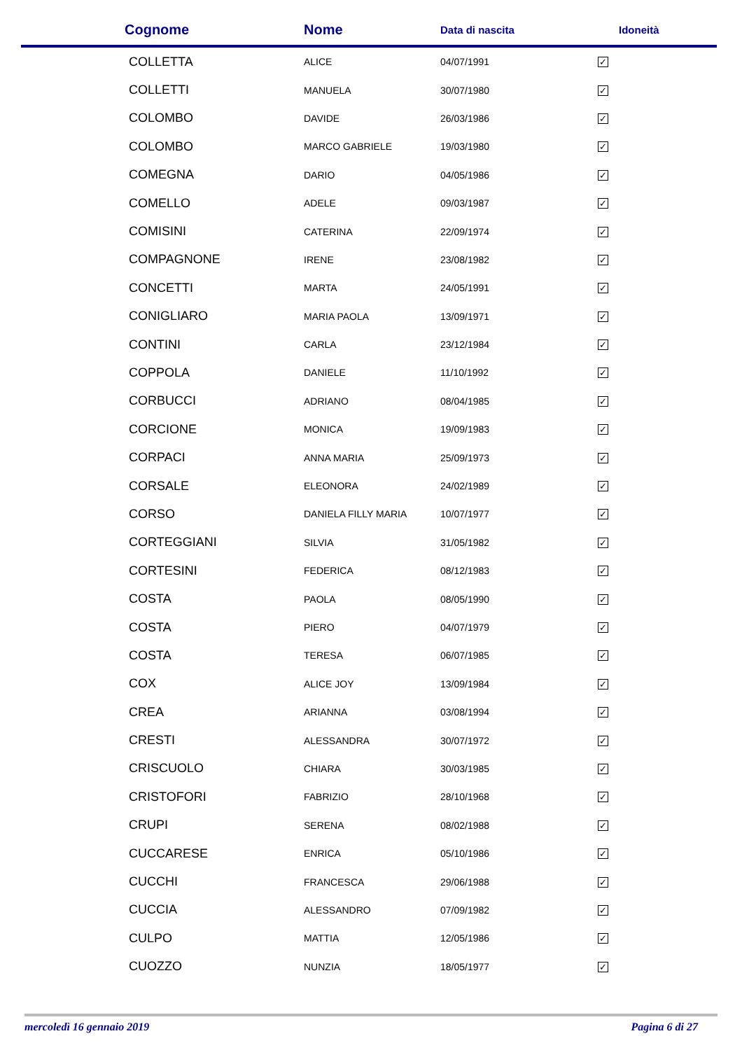| Cognome | Nome | Data di nascita | Idoneità |
| --- | --- | --- | --- |
| COLLETTA | ALICE | 04/07/1991 | ✓ |
| COLLETTI | MANUELA | 30/07/1980 | ✓ |
| COLOMBO | DAVIDE | 26/03/1986 | ✓ |
| COLOMBO | MARCO GABRIELE | 19/03/1980 | ✓ |
| COMEGNA | DARIO | 04/05/1986 | ✓ |
| COMELLO | ADELE | 09/03/1987 | ✓ |
| COMISINI | CATERINA | 22/09/1974 | ✓ |
| COMPAGNONE | IRENE | 23/08/1982 | ✓ |
| CONCETTI | MARTA | 24/05/1991 | ✓ |
| CONIGLIARO | MARIA PAOLA | 13/09/1971 | ✓ |
| CONTINI | CARLA | 23/12/1984 | ✓ |
| COPPOLA | DANIELE | 11/10/1992 | ✓ |
| CORBUCCI | ADRIANO | 08/04/1985 | ✓ |
| CORCIONE | MONICA | 19/09/1983 | ✓ |
| CORPACI | ANNA MARIA | 25/09/1973 | ✓ |
| CORSALE | ELEONORA | 24/02/1989 | ✓ |
| CORSO | DANIELA FILLY MARIA | 10/07/1977 | ✓ |
| CORTEGGIANI | SILVIA | 31/05/1982 | ✓ |
| CORTESINI | FEDERICA | 08/12/1983 | ✓ |
| COSTA | PAOLA | 08/05/1990 | ✓ |
| COSTA | PIERO | 04/07/1979 | ✓ |
| COSTA | TERESA | 06/07/1985 | ✓ |
| COX | ALICE JOY | 13/09/1984 | ✓ |
| CREA | ARIANNA | 03/08/1994 | ✓ |
| CRESTI | ALESSANDRA | 30/07/1972 | ✓ |
| CRISCUOLO | CHIARA | 30/03/1985 | ✓ |
| CRISTOFORI | FABRIZIO | 28/10/1968 | ✓ |
| CRUPI | SERENA | 08/02/1988 | ✓ |
| CUCCARESE | ENRICA | 05/10/1986 | ✓ |
| CUCCHI | FRANCESCA | 29/06/1988 | ✓ |
| CUCCIA | ALESSANDRO | 07/09/1982 | ✓ |
| CULPO | MATTIA | 12/05/1986 | ✓ |
| CUOZZO | NUNZIA | 18/05/1977 | ✓ |
mercoledì 16 gennaio 2019 Pagina 6 di 27